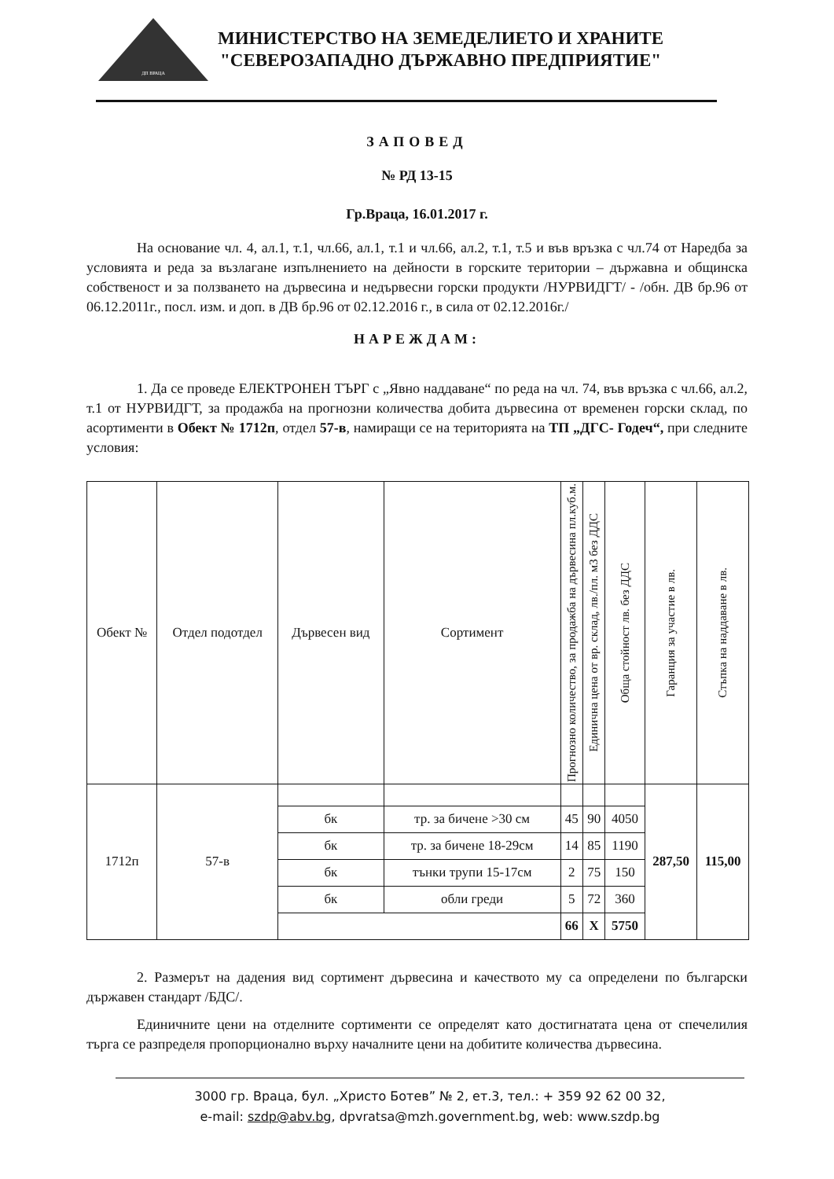ДП ВРАЦА
МИНИСТЕРСТВО НА ЗЕМЕДЕЛИЕТО И ХРАНИТЕ
"СЕВЕРОЗАПАДНО ДЪРЖАВНО ПРЕДПРИЯТИЕ"
ЗАПОВЕД
№ РД 13-15
Гр.Враца, 16.01.2017 г.
На основание чл. 4, ал.1, т.1, чл.66, ал.1, т.1 и чл.66, ал.2, т.1, т.5 и във връзка с чл.74 от Наредба за условията и реда за възлагане изпълнението на дейности в горските територии – държавна и общинска собственост и за ползването на дървесина и недървесни горски продукти /НУРВИДГТ/ - /обн. ДВ бр.96 от 06.12.2011г., посл. изм. и доп. в ДВ бр.96 от 02.12.2016 г., в сила от 02.12.2016г./
НАРЕЖДАМ:
1. Да се проведе ЕЛЕКТРОНЕН ТЪРГ с „Явно наддаване“ по реда на чл. 74, във връзка с чл.66, ал.2, т.1 от НУРВИДГТ, за продажба на прогнозни количества добита дървесина от временен горски склад, по асортименти в Обект № 1712п, отдел 57-в, намиращи се на територията на ТП „ДГС- Годеч“, при следните условия:
| Обект № | Отдел подотдел | Дървесен вид | Сортимент | Прогнозно количество, за продажба на дървесина пл.куб.м. | Единична цена от вр. склад, лв./пл. м3 без ДДС | Обща стойност лв. без ДДС | Гаранция за участие в лв. | Стъпка на наддаване в лв. |
| --- | --- | --- | --- | --- | --- | --- | --- | --- |
| 1712п | 57-в | | | | | | 287,50 | 115,00 |
| | | бк | тр. за бичене >30 см | 45 | 90 | 4050 | | |
| | | бк | тр. за бичене 18-29см | 14 | 85 | 1190 | | |
| | | бк | тънки трупи 15-17см | 2 | 75 | 150 | | |
| | | бк | обли греди | 5 | 72 | 360 | | |
| | | | | 66 | X | 5750 | | |
2. Размерът на дадения вид сортимент дървесина и качеството му са определени по български държавен стандарт /БДС/.
Единичните цени на отделните сортименти се определят като достигнатата цена от спечелилия търга се разпределя пропорционално върху началните цени на добитите количества дървесина.
3000 гр. Враца, бул. „Христо Ботев” № 2, ет.3, тел.: + 359 92 62 00 32,
e-mail: szdp@abv.bg, dpvratsa@mzh.government.bg, web: www.szdp.bg